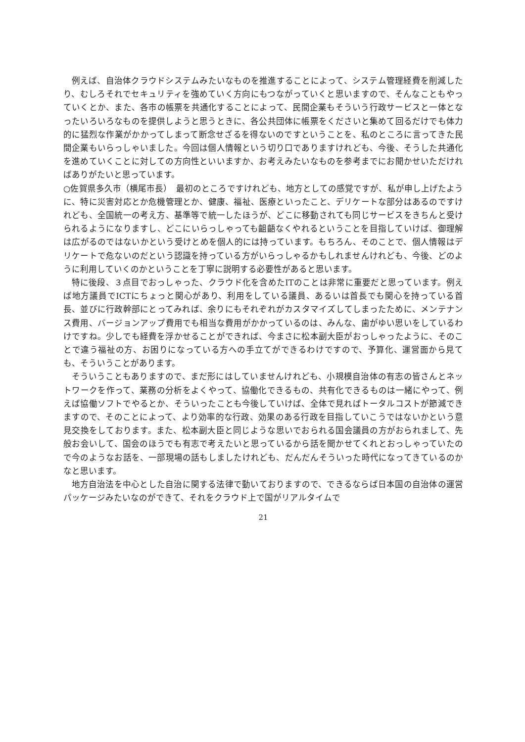例えば、自治体クラウドシステムみたいなものを推進することによって、システム管理経費を削減したり、むしろそれでセキュリティを強めていく方向にもつながっていくと思いますので、そんなこともやっていくとか、また、各市の帳票を共通化することによって、民間企業もそういう行政サービスと一体となったいろいろなものを提供しようと思うときに、各公共団体に帳票をくださいと集めて回るだけでも体力的に猛烈な作業がかかってしまって断念せざるを得ないのですということを、私のところに言ってきた民間企業もいらっしゃいました。今回は個人情報という切り口でありますけれども、今後、そうした共通化を進めていくことに対しての方向性といいますか、お考えみたいなものを参考までにお聞かせいただければありがたいと思っています。
○佐賀県多久市（横尾市長）　最初のところですけれども、地方としての感覚ですが、私が申し上げたように、特に災害対応とか危機管理とか、健康、福祉、医療といったこと、デリケートな部分はあるのですけれども、全国統一の考え方、基準等で統一したほうが、どこに移動されても同じサービスをきちんと受けられるようになりますし、どこにいらっしゃっても齟齬なくやれるということを目指していけば、御理解は広がるのではないかという受けとめを個人的には持っています。もちろん、そのことで、個人情報はデリケートで危ないのだという認識を持っている方がいらっしゃるかもしれませんけれども、今後、どのように利用していくのかということを丁寧に説明する必要性があると思います。
特に後段、３点目でおっしゃった、クラウド化を含めたITのことは非常に重要だと思っています。例えば地方議員でICTにちょっと関心があり、利用をしている議員、あるいは首長でも関心を持っている首長、並びに行政幹部にとってみれば、余りにもそれぞれがカスタマイズしてしまったために、メンテナンス費用、バージョンアップ費用でも相当な費用がかかっているのは、みんな、歯がゆい思いをしているわけですね。少しでも経費を浮かせることができれば、今まさに松本副大臣がおっしゃったように、そのことで違う福祉の方、お困りになっている方への手立てができるわけですので、予算化、運営面から見ても、そういうことがあります。
そういうこともありますので、まだ形にはしていませんけれども、小規模自治体の有志の皆さんとネットワークを作って、業務の分析をよくやって、協働化できるもの、共有化できるものは一緒にやって、例えば協働ソフトでやるとか、そういったことも今後していけば、全体で見ればトータルコストが節減できますので、そのことによって、より効率的な行政、効果のある行政を目指していこうではないかという意見交換をしております。また、松本副大臣と同じような思いでおられる国会議員の方がおられまして、先般お会いして、国会のほうでも有志で考えたいと思っているから話を聞かせてくれとおっしゃっていたので今のようなお話を、一部現場の話もしましたけれども、だんだんそういった時代になってきているのかなと思います。
地方自治法を中心とした自治に関する法律で動いておりますので、できるならば日本国の自治体の運営パッケージみたいなのができて、それをクラウド上で国がリアルタイムで
21